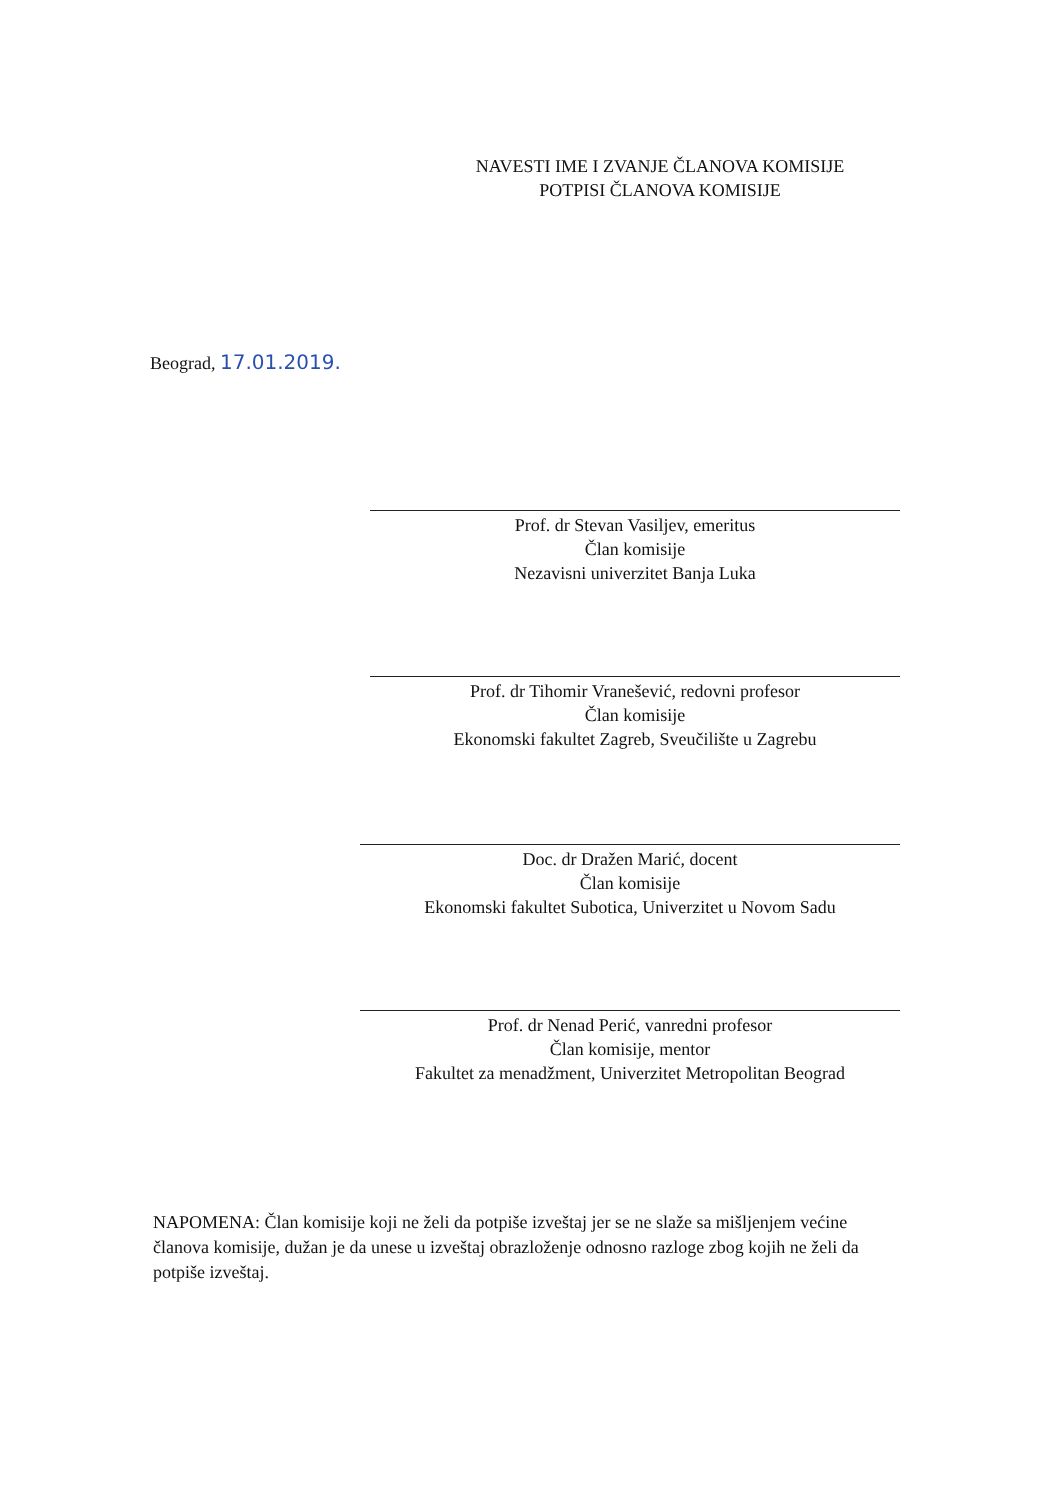NAVESTI IME I ZVANJE ČLANOVA KOMISIJE
POTPISI ČLANOVA KOMISIJE
Beograd, 17.01.2019.
Prof. dr Stevan Vasiljev, emeritus
Član komisije
Nezavisni univerzitet Banja Luka
Prof. dr Tihomir Vranešević, redovni profesor
Član komisije
Ekonomski fakultet Zagreb, Sveučilište u Zagrebu
Doc. dr Dražen Marić, docent
Član komisije
Ekonomski fakultet Subotica, Univerzitet u Novom Sadu
Prof. dr Nenad Perić, vanredni profesor
Član komisije, mentor
Fakultet za menadžment, Univerzitet Metropolitan Beograd
NAPOMENA: Član komisije koji ne želi da potpiše izveštaj jer se ne slaže sa mišljenjem većine članova komisije, dužan je da unese u izveštaj obrazloženje odnosno razloge zbog kojih ne želi da potpiše izveštaj.